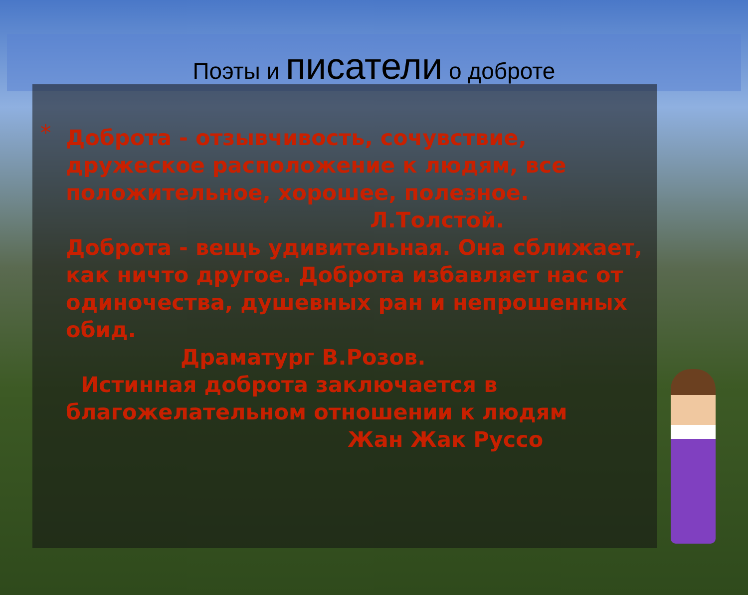Поэты и писатели о доброте
* Доброта - отзывчивость, сочувствие, дружеское расположение к людям, все положительное, хорошее, полезное.
Л.Толстой.
Доброта - вещь удивительная. Она сближает, как ничто другое. Доброта избавляет нас от одиночества, душевных ран и непрошенных обид.
Драматург В.Розов.
Истинная доброта заключается в благожелательном отношении к людям
Жан Жак Руссо